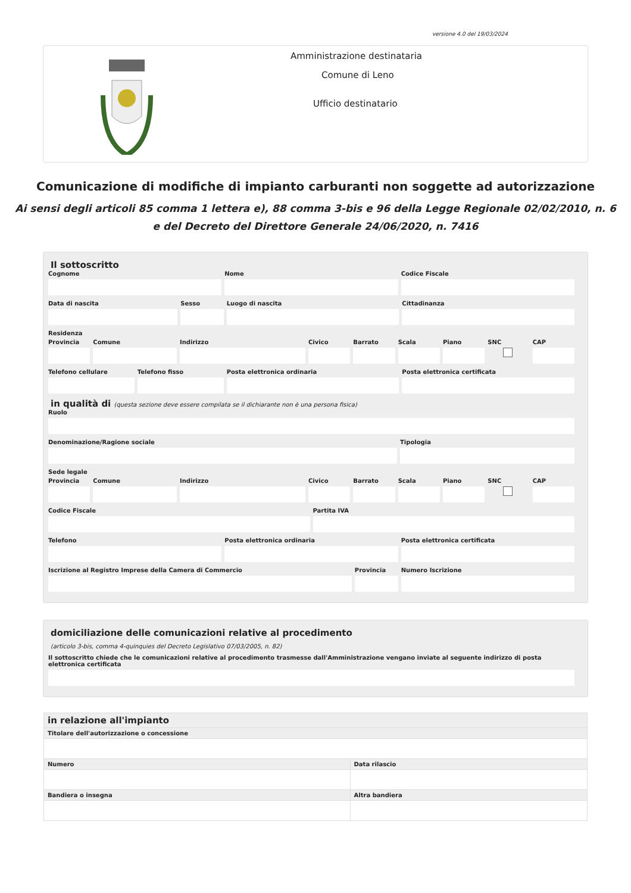versione 4.0 del 19/03/2024
Amministrazione destinataria
Comune di Leno
Ufficio destinatario
Comunicazione di modifiche di impianto carburanti non soggette ad autorizzazione
Ai sensi degli articoli 85 comma 1 lettera e), 88 comma 3-bis e 96 della Legge Regionale 02/02/2010, n. 6
e del Decreto del Direttore Generale 24/06/2020, n. 7416
Il sottoscritto
Cognome Nome Codice Fiscale
Data di nascita Sesso Luogo di nascita Cittadinanza
Residenza
Provincia Comune Indirizzo Civico Barrato Scala Piano SNC CAP
Telefono cellulare Telefono fisso Posta elettronica ordinaria Posta elettronica certificata
in qualità di (questa sezione deve essere compilata se il dichiarante non è una persona fisica)
Ruolo
Denominazione/Ragione sociale Tipologia
Sede legale
Provincia Comune Indirizzo Civico Barrato Scala Piano SNC CAP
Codice Fiscale Partita IVA
Telefono Posta elettronica ordinaria Posta elettronica certificata
Iscrizione al Registro Imprese della Camera di Commercio
Provincia Numero Iscrizione
domiciliazione delle comunicazioni relative al procedimento
(articolo 3-bis, comma 4-quinquies del Decreto Legislativo 07/03/2005, n. 82)
Il sottoscritto chiede che le comunicazioni relative al procedimento trasmesse dall'Amministrazione vengano inviate al seguente indirizzo di posta elettronica certificata
| in relazione all'impianto | |
| --- | --- |
| Titolare dell'autorizzazione o concessione | |
| Numero | Data rilascio |
| Bandiera o insegna | Altra bandiera |